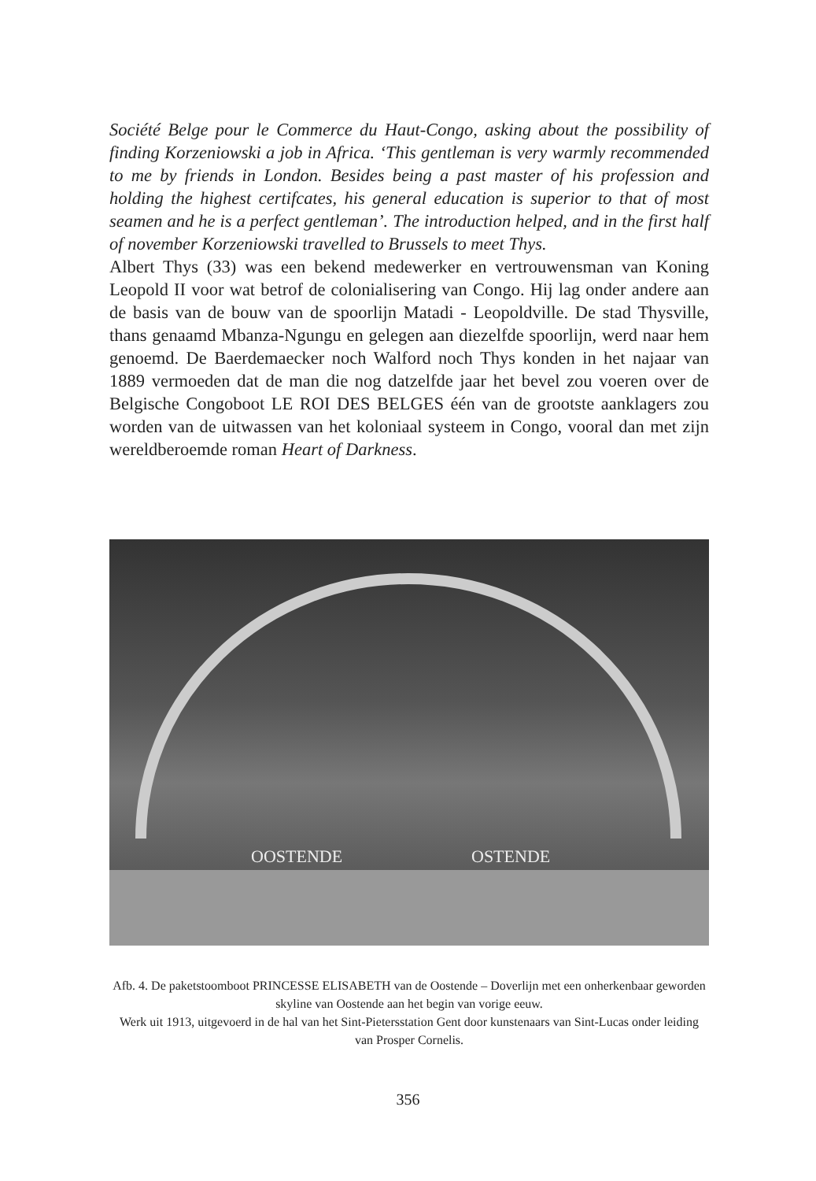Société Belge pour le Commerce du Haut-Congo, asking about the possibility of finding Korzeniowski a job in Africa. ‘This gentleman is very warmly recommended to me by friends in London. Besides being a past master of his profession and holding the highest certifcates, his general education is superior to that of most seamen and he is a perfect gentleman’. The introduction helped, and in the first half of november Korzeniowski travelled to Brussels to meet Thys.
Albert Thys (33) was een bekend medewerker en vertrouwensman van Koning Leopold II voor wat betrof de colonialisering van Congo. Hij lag onder andere aan de basis van de bouw van de spoorlijn Matadi - Leopoldville. De stad Thysville, thans genaamd Mbanza-Ngungu en gelegen aan diezelfde spoorlijn, werd naar hem genoemd. De Baerdemaecker noch Walford noch Thys konden in het najaar van 1889 vermoeden dat de man die nog datzelfde jaar het bevel zou voeren over de Belgische Congoboot LE ROI DES BELGES één van de grootste aanklagers zou worden van de uitwassen van het koloniaal systeem in Congo, vooral dan met zijn wereldberoemde roman Heart of Darkness.
OOSTENDE
OSTENDE
Afb. 4. De paketstoomboot PRINCESSE ELISABETH van de Oostende – Doverlijn met een onherkenbaar geworden skyline van Oostende aan het begin van vorige eeuw.
Werk uit 1913, uitgevoerd in de hal van het Sint-Pietersstation Gent door kunstenaars van Sint-Lucas onder leiding van Prosper Cornelis.
356